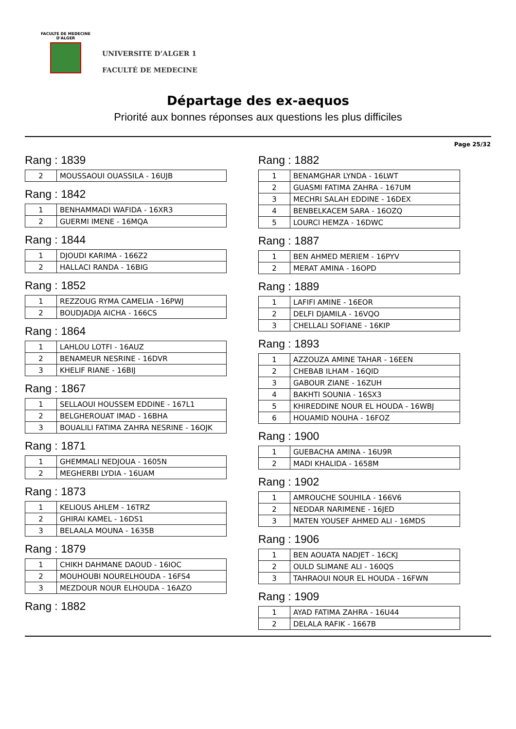FACULTE DE MEDECINE
D'ALGER
UNIVERSITE D’ALGER 1
FACULTÉ DE MEDECINE
Départage des ex-aequos
Priorité aux bonnes réponses aux questions les plus difficiles
Page 25/32
Rang : 1839
| 2 | MOUSSAOUI OUASSILA - 16UJB |
Rang : 1842
| 1 | BENHAMMADI WAFIDA - 16XR3 |
| 2 | GUERMI IMENE - 16MQA |
Rang : 1844
| 1 | DJOUDI KARIMA - 166Z2 |
| 2 | HALLACI RANDA - 16BIG |
Rang : 1852
| 1 | REZZOUG RYMA CAMELIA - 16PWJ |
| 2 | BOUDJADJA AICHA - 166CS |
Rang : 1864
| 1 | LAHLOU LOTFI - 16AUZ |
| 2 | BENAMEUR NESRINE - 16DVR |
| 3 | KHELIF RIANE - 16BIJ |
Rang : 1867
| 1 | SELLAOUI HOUSSEM EDDINE - 167L1 |
| 2 | BELGHEROUAT IMAD - 16BHA |
| 3 | BOUALILI FATIMA ZAHRA NESRINE - 16OJK |
Rang : 1871
| 1 | GHEMMALI NEDJOUA - 1605N |
| 2 | MEGHERBI LYDIA - 16UAM |
Rang : 1873
| 1 | KELIOUS AHLEM - 16TRZ |
| 2 | GHIRAI KAMEL - 16DS1 |
| 3 | BELAALA MOUNA - 1635B |
Rang : 1879
| 1 | CHIKH DAHMANE DAOUD - 16IOC |
| 2 | MOUHOUBI NOURELHOUDA - 16FS4 |
| 3 | MEZDOUR NOUR ELHOUDA - 16AZO |
Rang : 1882
Rang : 1882
| 1 | BENAMGHAR LYNDA - 16LWT |
| 2 | GUASMI FATIMA ZAHRA - 167UM |
| 3 | MECHRI SALAH EDDINE - 16DEX |
| 4 | BENBELKACEM SARA - 16OZQ |
| 5 | LOURCI HEMZA - 16DWC |
Rang : 1887
| 1 | BEN AHMED MERIEM - 16PYV |
| 2 | MERAT AMINA - 16OPD |
Rang : 1889
| 1 | LAFIFI AMINE - 16EOR |
| 2 | DELFI DJAMILA - 16VQO |
| 3 | CHELLALI SOFIANE - 16KIP |
Rang : 1893
| 1 | AZZOUZA AMINE TAHAR - 16EEN |
| 2 | CHEBAB ILHAM - 16QID |
| 3 | GABOUR ZIANE - 16ZUH |
| 4 | BAKHTI SOUNIA - 16SX3 |
| 5 | KHIREDDINE NOUR EL HOUDA - 16WBJ |
| 6 | HOUAMID NOUHA - 16FOZ |
Rang : 1900
| 1 | GUEBACHA AMINA - 16U9R |
| 2 | MADI KHALIDA - 1658M |
Rang : 1902
| 1 | AMROUCHE SOUHILA - 166V6 |
| 2 | NEDDAR NARIMENE - 16JED |
| 3 | MATEN YOUSEF AHMED ALI - 16MDS |
Rang : 1906
| 1 | BEN AOUATA NADJET - 16CKJ |
| 2 | OULD SLIMANE ALI - 160QS |
| 3 | TAHRAOUI NOUR EL HOUDA - 16FWN |
Rang : 1909
| 1 | AYAD FATIMA ZAHRA - 16U44 |
| 2 | DELALA RAFIK - 1667B |